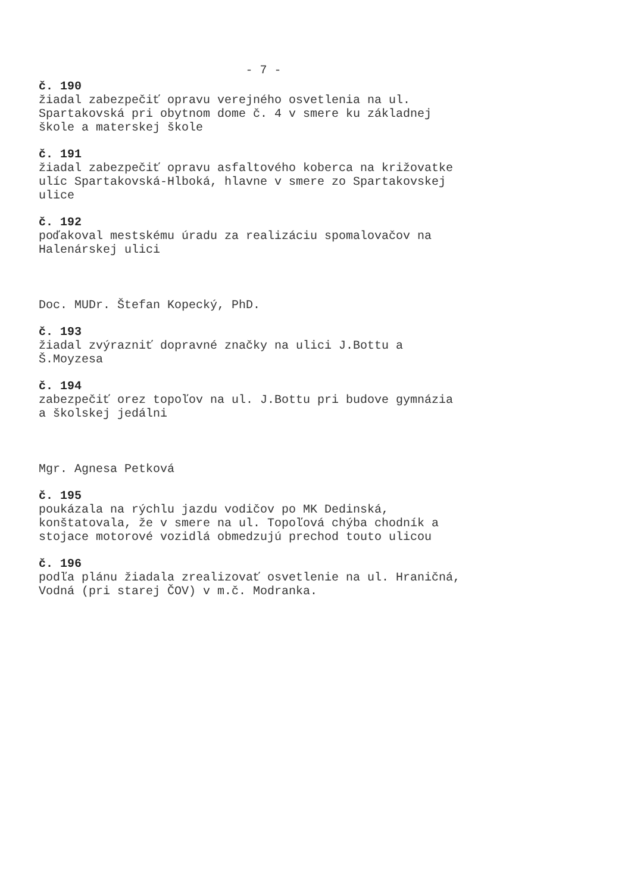- 7 -
č. 190
žiadal zabezpečiť opravu verejného osvetlenia na ul.
Spartakovská pri obytnom dome č. 4 v smere ku základnej
škole a materskej škole
č. 191
žiadal zabezpečiť opravu asfaltového koberca na križovatke
ulíc Spartakovská-Hlboká, hlavne v smere zo Spartakovskej
ulice
č. 192
poďakoval mestskému úradu za realizáciu spomalovačov na
Halenárskej ulici
Doc. MUDr. Štefan Kopecký, PhD.
č. 193
žiadal zvýrazniť dopravné značky na ulici J.Bottu a
Š.Moyzesa
č. 194
zabezpečiť orez topoľov na ul. J.Bottu pri budove gymnázia
a školskej jedálni
Mgr. Agnesa Petková
č. 195
poukázala na rýchlu jazdu vodičov po MK Dedinská,
konštatovala, že v smere na ul. Topoľová chýba chodník a
stojace motorové vozidlá obmedzujú prechod touto ulicou
č. 196
podľa plánu žiadala zrealizovať osvetlenie na ul. Hraničná,
Vodná (pri starej ČOV) v m.č. Modranka.